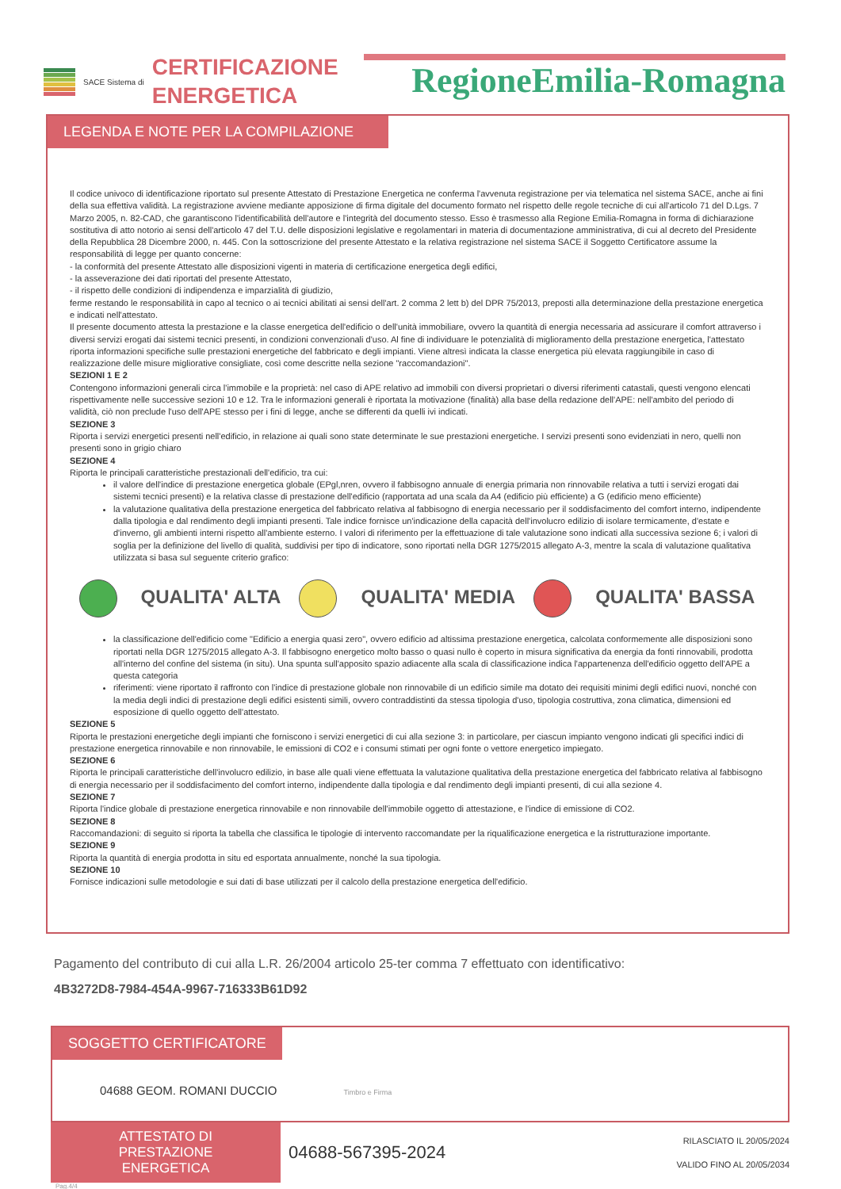SACE Sistema di
CERTIFICAZIONE
ENERGETICA
RegioneEmilia-Romagna
LEGENDA E NOTE PER LA COMPILAZIONE
Il codice univoco di identificazione riportato sul presente Attestato di Prestazione Energetica ne conferma l'avvenuta registrazione per via telematica nel sistema SACE, anche ai fini della sua effettiva validità. La registrazione avviene mediante apposizione di firma digitale del documento formato nel rispetto delle regole tecniche di cui all'articolo 71 del D.Lgs. 7 Marzo 2005, n. 82-CAD, che garantiscono l'identificabilità dell'autore e l'integrità del documento stesso. Esso è trasmesso alla Regione Emilia-Romagna in forma di dichiarazione sostitutiva di atto notorio ai sensi dell'articolo 47 del T.U. delle disposizioni legislative e regolamentari in materia di documentazione amministrativa, di cui al decreto del Presidente della Repubblica 28 Dicembre 2000, n. 445. Con la sottoscrizione del presente Attestato e la relativa registrazione nel sistema SACE il Soggetto Certificatore assume la responsabilità di legge per quanto concerne:
- la conformità del presente Attestato alle disposizioni vigenti in materia di certificazione energetica degli edifici,
- la asseverazione dei dati riportati del presente Attestato,
- il rispetto delle condizioni di indipendenza e imparzialità di giudizio,
ferme restando le responsabilità in capo al tecnico o ai tecnici abilitati ai sensi dell'art. 2 comma 2 lett b) del DPR 75/2013, preposti alla determinazione della prestazione energetica e indicati nell'attestato.
Il presente documento attesta la prestazione e la classe energetica dell'edificio o dell'unità immobiliare, ovvero la quantità di energia necessaria ad assicurare il comfort attraverso i diversi servizi erogati dai sistemi tecnici presenti, in condizioni convenzionali d'uso. Al fine di individuare le potenzialità di miglioramento della prestazione energetica, l'attestato riporta informazioni specifiche sulle prestazioni energetiche del fabbricato e degli impianti. Viene altresì indicata la classe energetica più elevata raggiungibile in caso di realizzazione delle misure migliorative consigliate, così come descritte nella sezione "raccomandazioni".
SEZIONI 1 E 2
Contengono informazioni generali circa l'immobile e la proprietà: nel caso di APE relativo ad immobili con diversi proprietari o diversi riferimenti catastali, questi vengono elencati rispettivamente nelle successive sezioni 10 e 12. Tra le informazioni generali è riportata la motivazione (finalità) alla base della redazione dell'APE: nell'ambito del periodo di validità, ciò non preclude l'uso dell'APE stesso per i fini di legge, anche se differenti da quelli ivi indicati.
SEZIONE 3
Riporta i servizi energetici presenti nell'edificio, in relazione ai quali sono state determinate le sue prestazioni energetiche. I servizi presenti sono evidenziati in nero, quelli non presenti sono in grigio chiaro
SEZIONE 4
Riporta le principali caratteristiche prestazionali dell'edificio, tra cui:
il valore dell'indice di prestazione energetica globale (EPgl,nren, ovvero il fabbisogno annuale di energia primaria non rinnovabile relativa a tutti i servizi erogati dai sistemi tecnici presenti) e la relativa classe di prestazione dell'edificio (rapportata ad una scala da A4 (edificio più efficiente) a G (edificio meno efficiente)
la valutazione qualitativa della prestazione energetica del fabbricato relativa al fabbisogno di energia necessario per il soddisfacimento del comfort interno, indipendente dalla tipologia e dal rendimento degli impianti presenti. Tale indice fornisce un'indicazione della capacità dell'involucro edilizio di isolare termicamente, d'estate e d'inverno, gli ambienti interni rispetto all'ambiente esterno. I valori di riferimento per la effettuazione di tale valutazione sono indicati alla successiva sezione 6; i valori di soglia per la definizione del livello di qualità, suddivisi per tipo di indicatore, sono riportati nella DGR 1275/2015 allegato A-3, mentre la scala di valutazione qualitativa utilizzata si basa sul seguente criterio grafico:
QUALITA' ALTA QUALITA' MEDIA QUALITA' BASSA
la classificazione dell'edificio come "Edificio a energia quasi zero", ovvero edificio ad altissima prestazione energetica, calcolata conformemente alle disposizioni sono riportati nella DGR 1275/2015 allegato A-3. Il fabbisogno energetico molto basso o quasi nullo è coperto in misura significativa da energia da fonti rinnovabili, prodotta all'interno del confine del sistema (in situ). Una spunta sull'apposito spazio adiacente alla scala di classificazione indica l'appartenenza dell'edificio oggetto dell'APE a questa categoria
riferimenti: viene riportato il raffronto con l'indice di prestazione globale non rinnovabile di un edificio simile ma dotato dei requisiti minimi degli edifici nuovi, nonché con la media degli indici di prestazione degli edifici esistenti simili, ovvero contraddistinti da stessa tipologia d'uso, tipologia costruttiva, zona climatica, dimensioni ed esposizione di quello oggetto dell'attestato.
SEZIONE 5
Riporta le prestazioni energetiche degli impianti che forniscono i servizi energetici di cui alla sezione 3: in particolare, per ciascun impianto vengono indicati gli specifici indici di prestazione energetica rinnovabile e non rinnovabile, le emissioni di CO2 e i consumi stimati per ogni fonte o vettore energetico impiegato.
SEZIONE 6
Riporta le principali caratteristiche dell'involucro edilizio, in base alle quali viene effettuata la valutazione qualitativa della prestazione energetica del fabbricato relativa al fabbisogno di energia necessario per il soddisfacimento del comfort interno, indipendente dalla tipologia e dal rendimento degli impianti presenti, di cui alla sezione 4.
SEZIONE 7
Riporta l'indice globale di prestazione energetica rinnovabile e non rinnovabile dell'immobile oggetto di attestazione, e l'indice di emissione di CO2.
SEZIONE 8
Raccomandazioni: di seguito si riporta la tabella che classifica le tipologie di intervento raccomandate per la riqualificazione energetica e la ristrutturazione importante.
SEZIONE 9
Riporta la quantità di energia prodotta in situ ed esportata annualmente, nonché la sua tipologia.
SEZIONE 10
Fornisce indicazioni sulle metodologie e sui dati di base utilizzati per il calcolo della prestazione energetica dell'edificio.
Pagamento del contributo di cui alla L.R. 26/2004 articolo 25-ter comma 7 effettuato con identificativo:
4B3272D8-7984-454A-9967-716333B61D92
SOGGETTO CERTIFICATORE
04688 GEOM. ROMANI DUCCIO Timbro e Firma
ATTESTATO DI
PRESTAZIONE ENERGETICA
04688-567395-2024
RILASCIATO IL 20/05/2024
VALIDO FINO AL 20/05/2034
Pag.4/4